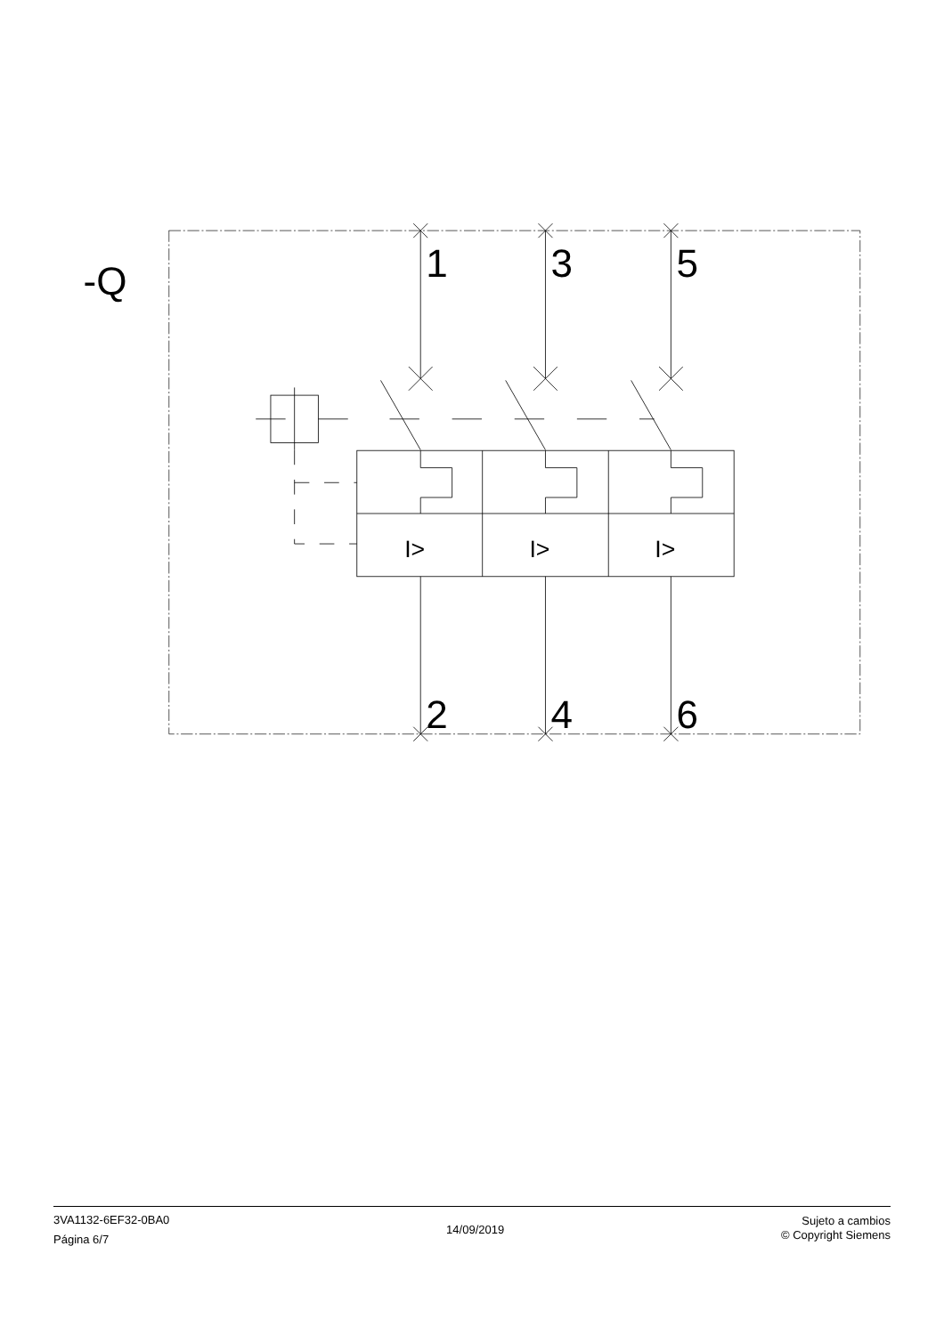-Q
1
3
5
I>
I>
I>
2
4
6
3VA1132-6EF32-0BA0
Página 6/7
14/09/2019
Sujeto a cambios
© Copyright Siemens